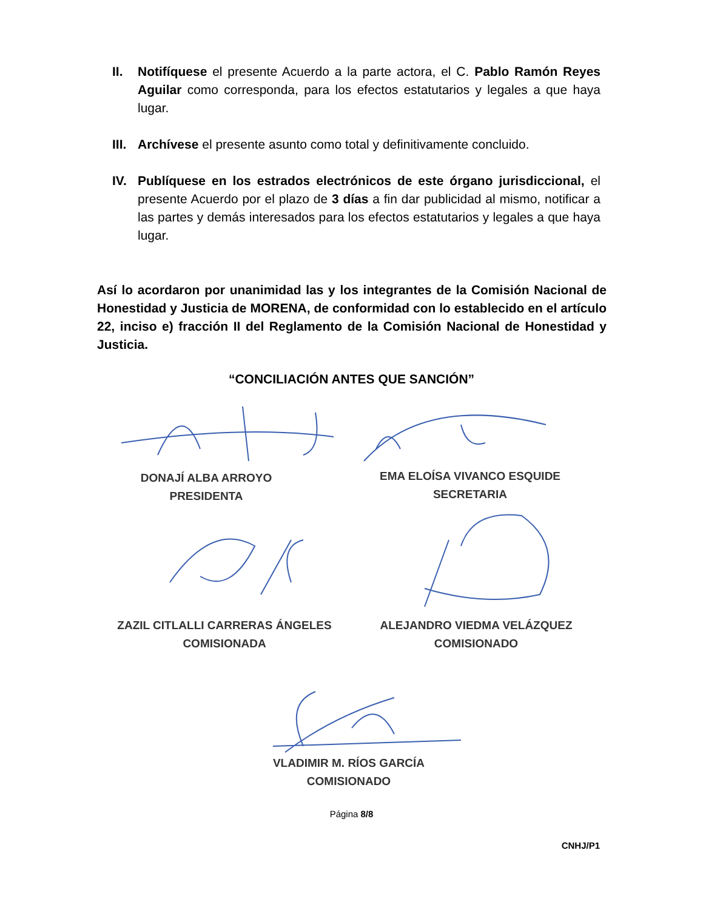II. Notifíquese el presente Acuerdo a la parte actora, el C. Pablo Ramón Reyes Aguilar como corresponda, para los efectos estatutarios y legales a que haya lugar.
III.
Archívese el presente asunto como total y definitivamente concluido.
IV. Publíquese en los estrados electrónicos de este órgano jurisdiccional, el presente Acuerdo por el plazo de 3 días a fin dar publicidad al mismo, notificar a las partes y demás interesados para los efectos estatutarios y legales a que haya lugar.
Así lo acordaron por unanimidad las y los integrantes de la Comisión Nacional de Honestidad y Justicia de MORENA, de conformidad con lo establecido en el artículo 22, inciso e) fracción II del Reglamento de la Comisión Nacional de Honestidad y Justicia.
“CONCILIACIÓN ANTES QUE SANCIÓN”
DONAJÍ ALBA ARROYO
PRESIDENTA
EMA ELOÍSA VIVANCO ESQUIDE
SECRETARIA
ZAZIL CITLALLI CARRERAS ÁNGELES
COMISIONADA
ALEJANDRO VIEDMA VELÁZQUEZ
COMISIONADO
VLADIMIR M. RÍOS GARCÍA
COMISIONADO
Página 8/8
CNHJ/P1